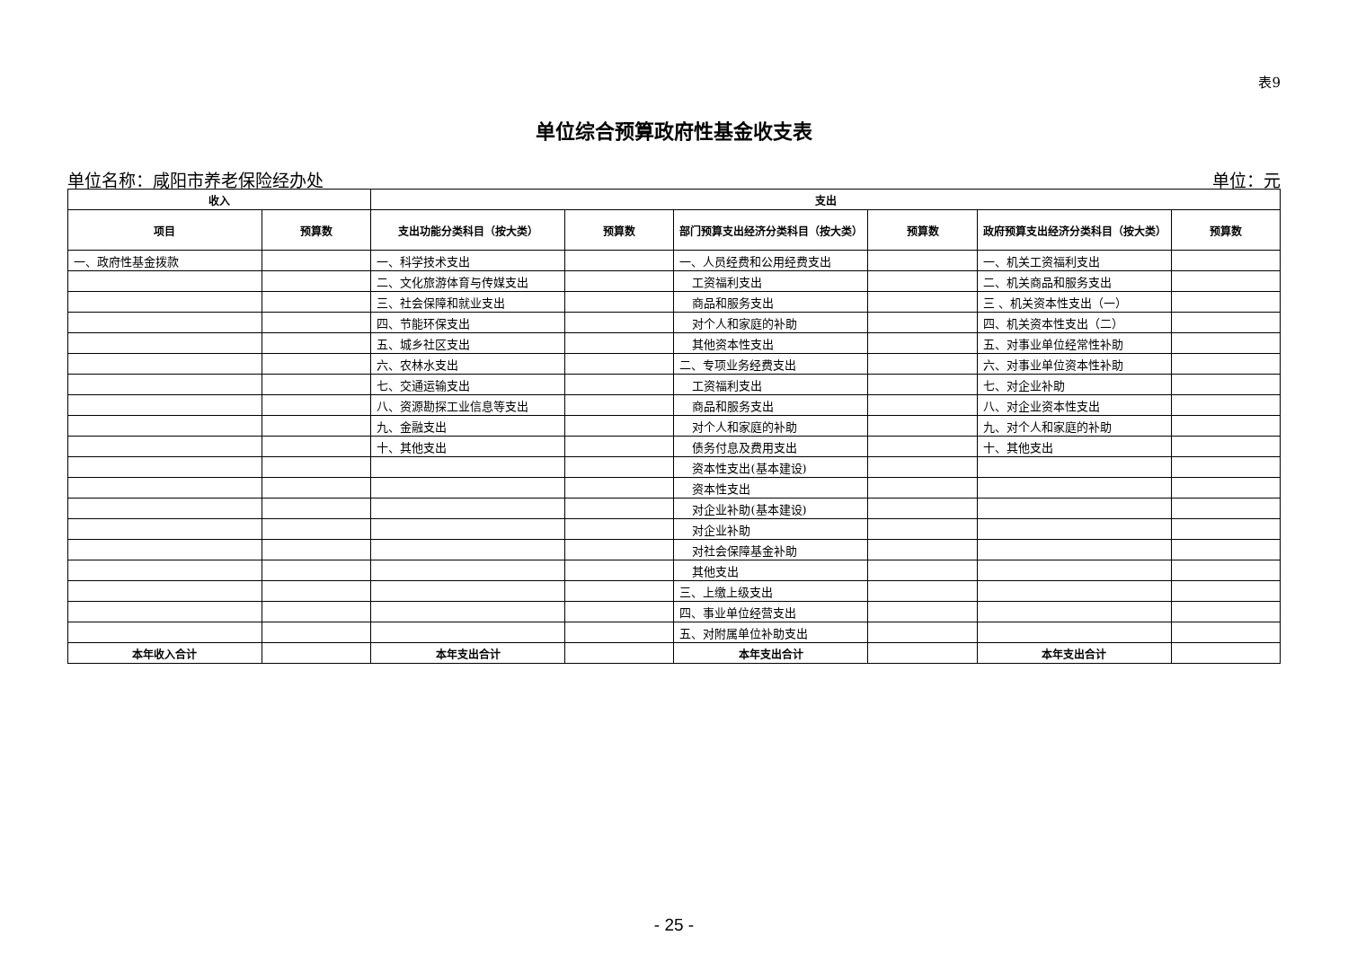表9
单位综合预算政府性基金收支表
单位名称：咸阳市养老保险经办处 单位：元
| 收入 | | 支出 | | | | | |
| --- | --- | --- | --- | --- | --- | --- | --- |
| 项目 | 预算数 | 支出功能分类科目（按大类） | 预算数 | 部门预算支出经济分类科目（按大类） | 预算数 | 政府预算支出经济分类科目（按大类） | 预算数 |
| 一、政府性基金拨款 | | 一、科学技术支出 | | 一、人员经费和公用经费支出 | | 一、机关工资福利支出 | |
| | | 二、文化旅游体育与传媒支出 | | 工资福利支出 | | 二、机关商品和服务支出 | |
| | | 三、社会保障和就业支出 | | 商品和服务支出 | | 三 、机关资本性支出（一） | |
| | | 四、节能环保支出 | | 对个人和家庭的补助 | | 四、机关资本性支出（二） | |
| | | 五、城乡社区支出 | | 其他资本性支出 | | 五、对事业单位经常性补助 | |
| | | 六、农林水支出 | | 二、专项业务经费支出 | | 六、对事业单位资本性补助 | |
| | | 七、交通运输支出 | | 工资福利支出 | | 七、对企业补助 | |
| | | 八、资源勘探工业信息等支出 | | 商品和服务支出 | | 八、对企业资本性支出 | |
| | | 九、金融支出 | | 对个人和家庭的补助 | | 九、对个人和家庭的补助 | |
| | | 十、其他支出 | | 债务付息及费用支出 | | 十、其他支出 | |
| | | | | 资本性支出(基本建设) | | | |
| | | | | 资本性支出 | | | |
| | | | | 对企业补助(基本建设) | | | |
| | | | | 对企业补助 | | | |
| | | | | 对社会保障基金补助 | | | |
| | | | | 其他支出 | | | |
| | | | | 三、上缴上级支出 | | | |
| | | | | 四、事业单位经营支出 | | | |
| | | | | 五、对附属单位补助支出 | | | |
| 本年收入合计 | | 本年支出合计 | | 本年支出合计 | | 本年支出合计 | |
- 25 -